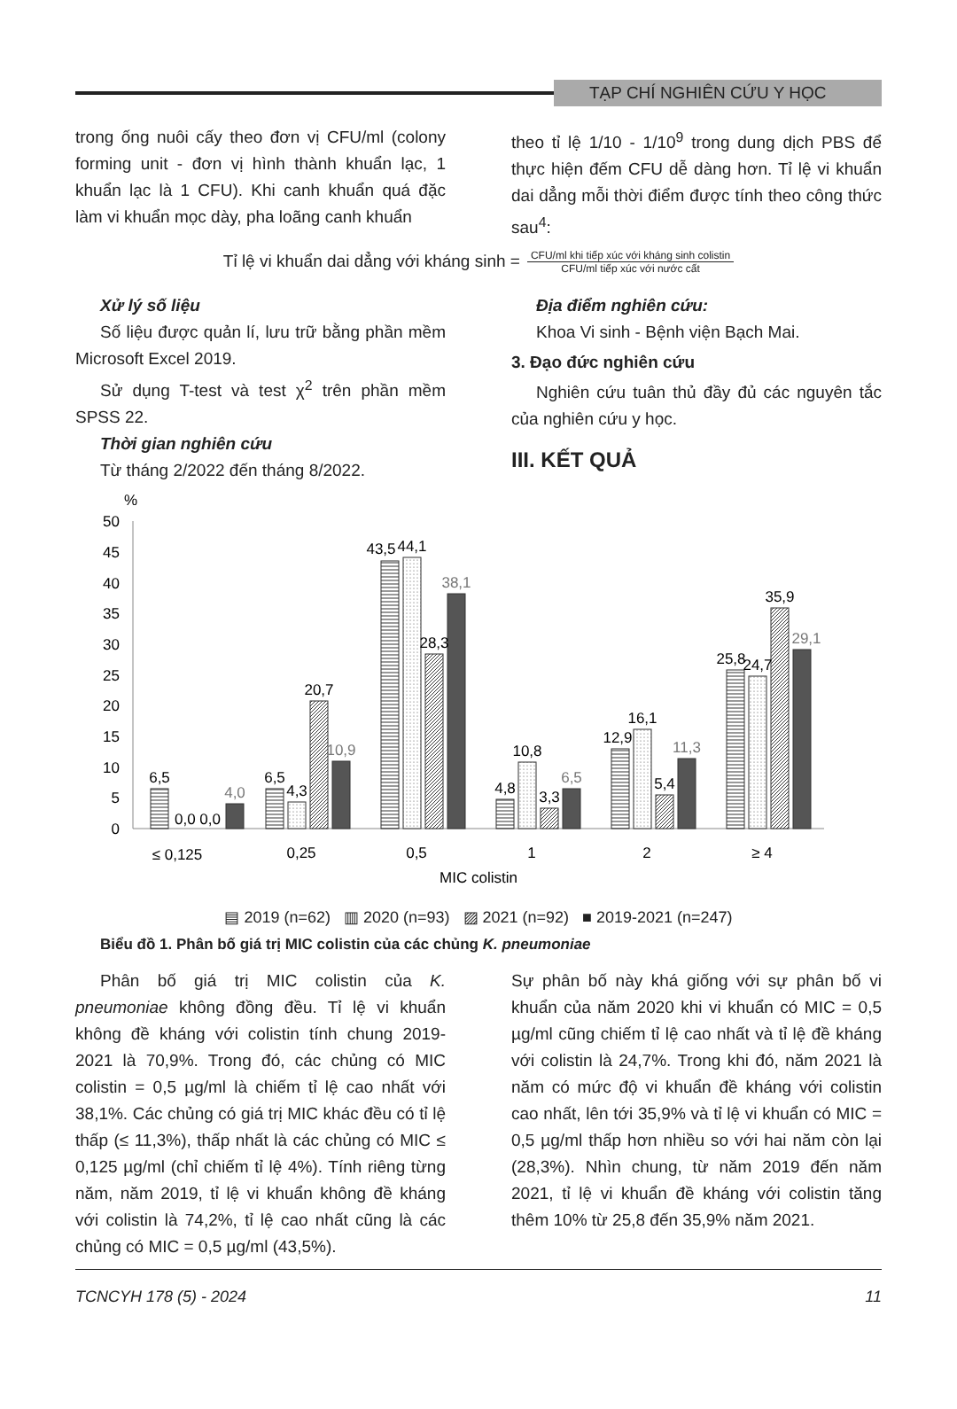TẠP CHÍ NGHIÊN CỨU Y HỌC
trong ống nuôi cấy theo đơn vị CFU/ml (colony forming unit - đơn vị hình thành khuẩn lạc, 1 khuẩn lạc là 1 CFU). Khi canh khuẩn quá đặc làm vi khuẩn mọc dày, pha loãng canh khuẩn
theo tỉ lệ 1/10 - 1/10<sup>9</sup> trong dung dịch PBS để thực hiện đếm CFU dễ dàng hơn. Tỉ lệ vi khuẩn dai dẳng mỗi thời điểm được tính theo công thức sau<sup>4</sup>:
Tỉ lệ vi khuẩn dai dẳng với kháng sinh =
CFU/ml khi tiếp xúc với kháng sinh colistin
CFU/ml tiếp xúc với nước cất
Xử lý số liệu
Số liệu được quản lí, lưu trữ bằng phần mềm Microsoft Excel 2019.
Sử dụng T-test và test χ<sup>2</sup> trên phần mềm SPSS 22.
Thời gian nghiên cứu
Từ tháng 2/2022 đến tháng 8/2022.
Địa điểm nghiên cứu:
Khoa Vi sinh - Bệnh viện Bạch Mai.
3. Đạo đức nghiên cứu
Nghiên cứu tuân thủ đầy đủ các nguyên tắc của nghiên cứu y học.
III. KẾT QUẢ
%
50
45
40
35
30
25
20
15
10
5
0
6,5
0,0 0,0
4,0
6,5
4,3
20,7
10,9
43,5
44,1
28,3
38,1
4,8
10,8
3,3
6,5
12,9
16,1
5,4
11,3
25,8
24,7
35,9
29,1
≤ 0,125
0,25
0,5
1
2
≥ 4
MIC colistin
▤ 2019 (n=62) ▥ 2020 (n=93) ▨ 2021 (n=92) ■ 2019-2021 (n=247)
Biểu đồ 1. Phân bố giá trị MIC colistin của các chủng K. pneumoniae
Phân bố giá trị MIC colistin của K. pneumoniae không đồng đều. Tỉ lệ vi khuẩn không đề kháng với colistin tính chung 2019-2021 là 70,9%. Trong đó, các chủng có MIC colistin = 0,5 µg/ml là chiếm tỉ lệ cao nhất với 38,1%. Các chủng có giá trị MIC khác đều có tỉ lệ thấp (≤ 11,3%), thấp nhất là các chủng có MIC ≤ 0,125 µg/ml (chỉ chiếm tỉ lệ 4%). Tính riêng từng năm, năm 2019, tỉ lệ vi khuẩn không đề kháng với colistin là 74,2%, tỉ lệ cao nhất cũng là các chủng có MIC = 0,5 µg/ml (43,5%).
Sự phân bố này khá giống với sự phân bố vi khuẩn của năm 2020 khi vi khuẩn có MIC = 0,5 µg/ml cũng chiếm tỉ lệ cao nhất và tỉ lệ đề kháng với colistin là 24,7%. Trong khi đó, năm 2021 là năm có mức độ vi khuẩn đề kháng với colistin cao nhất, lên tới 35,9% và tỉ lệ vi khuẩn có MIC = 0,5 µg/ml thấp hơn nhiều so với hai năm còn lại (28,3%). Nhìn chung, từ năm 2019 đến năm 2021, tỉ lệ vi khuẩn đề kháng với colistin tăng thêm 10% từ 25,8 đến 35,9% năm 2021.
TCNCYH 178 (5) - 2024 11